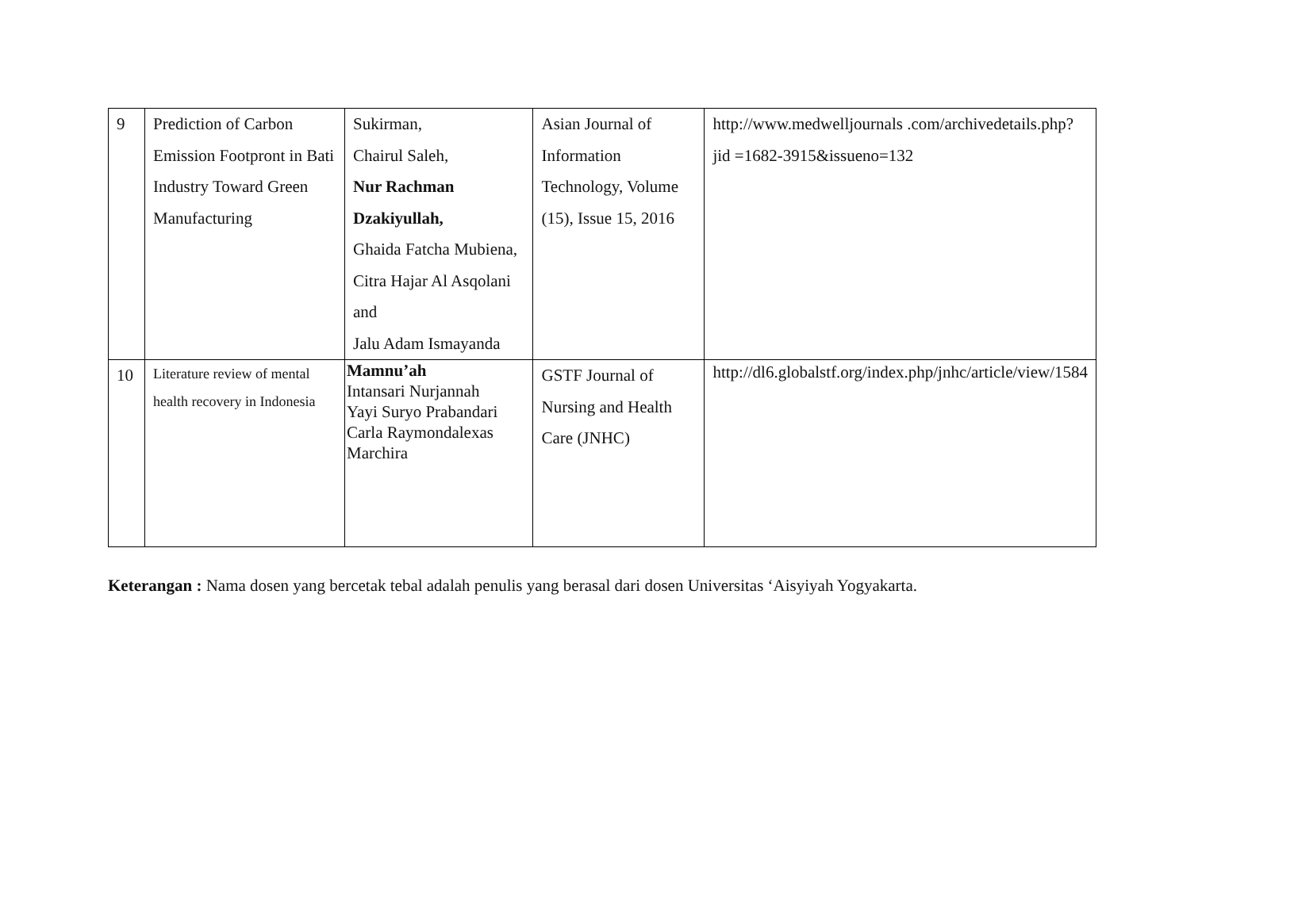| 9 | Prediction of Carbon Emission Footpront in Bati Industry Toward Green Manufacturing | Sukirman, Chairul Saleh, Nur Rachman Dzakiyullah, Ghaida Fatcha Mubiena, Citra Hajar Al Asqolani and Jalu Adam Ismayanda | Asian Journal of Information Technology, Volume (15), Issue 15, 2016 | http://www.medwelljournals .com/archivedetails.php?jid =1682-3915&issueno=132 |
| 10 | Literature review of mental health recovery in Indonesia | Mamnu’ah Intansari Nurjannah Yayi Suryo Prabandari Carla Raymondalexas Marchira | GSTF Journal of Nursing and Health Care (JNHC) | http://dl6.globalstf.org/index.php/jnhc/article/view/1584 |
Keterangan : Nama dosen yang bercetak tebal adalah penulis yang berasal dari dosen Universitas ‘Aisyiyah Yogyakarta.